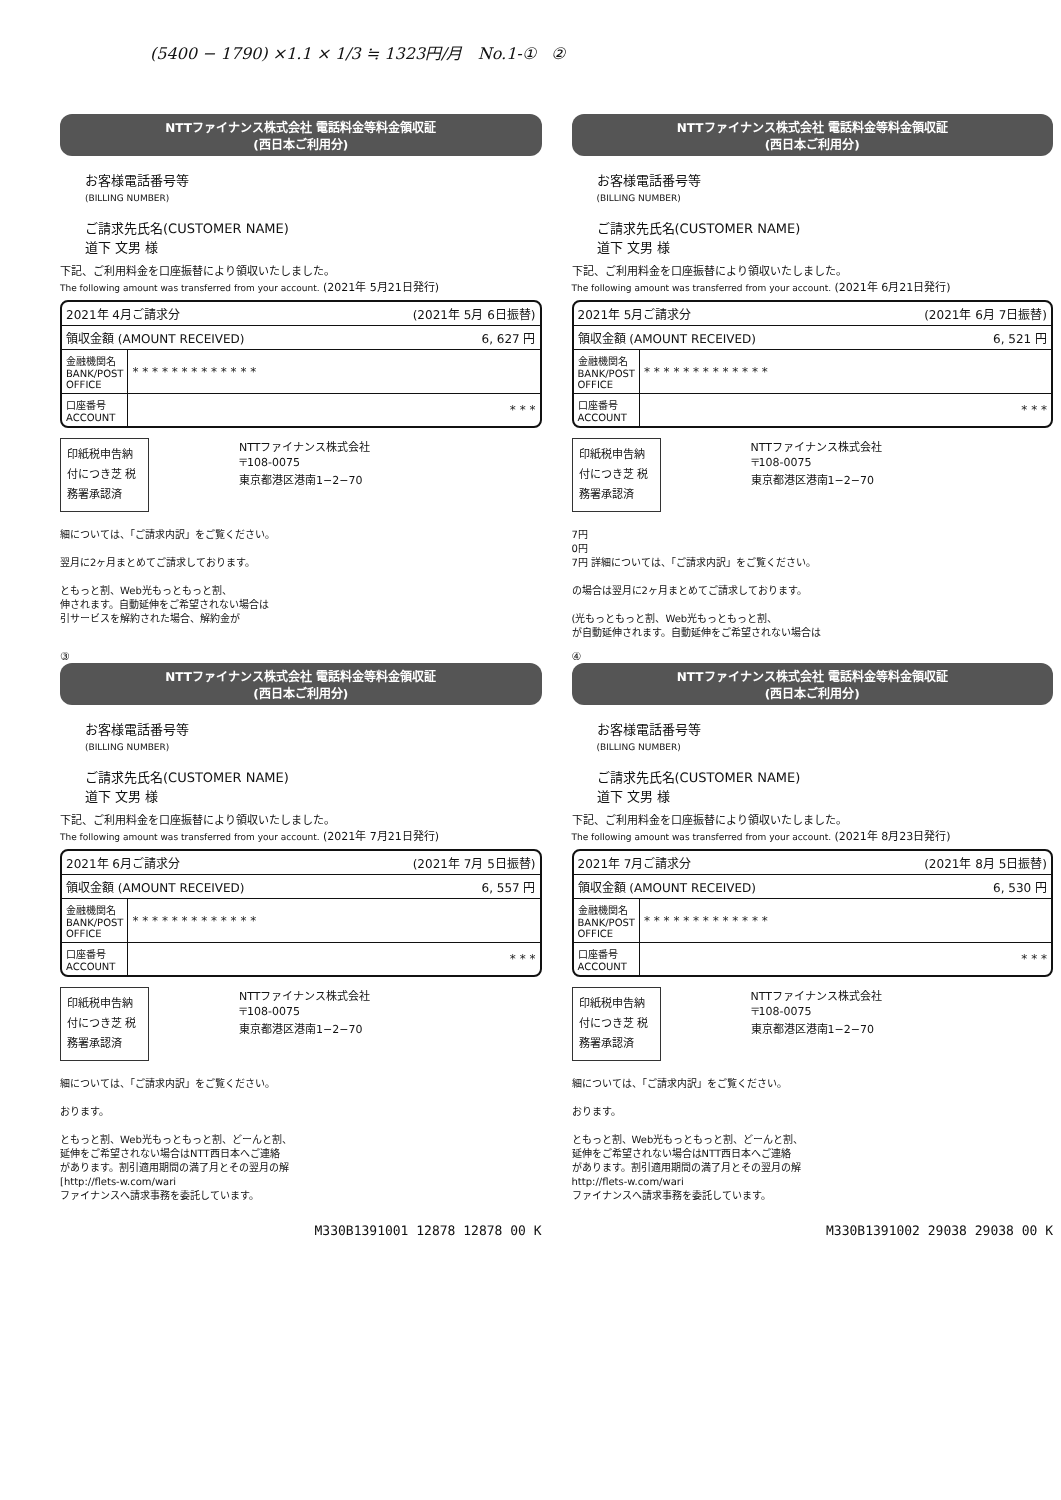(5400 − 1790) ×1.1 × 1/3 ≒ 1323円/月 No.1-① ②
NTTファイナンス株式会社 電話料金等料金領収証
(西日本ご利用分)
お客様電話番号等
(BILLING NUMBER)
ご請求先氏名(CUSTOMER NAME)
道下 文男 様
下記、ご利用料金を口座振替により領収いたしました。
The following amount was transferred from your account. (2021年 5月21日発行)
| 2021年 4月ご請求分 (2021年 5月 6日振替) | |
| 領収金額 (AMOUNT RECEIVED) 6, 627 円 | |
| 金融機関名 BANK/POST OFFICE | * * * * * * * * * * * * * |
| 口座番号 ACCOUNT | * * * |
印紙税申告納 付につき芝 税務署承認済
NTTファイナンス株式会社
〒108-0075
東京都港区港南1−2−70
細については、「ご請求内訳」をご覧ください。
翌月に2ヶ月まとめてご請求しております。
ともっと割、Web光もっともっと割、
伸されます。自動延伸をご希望されない場合は
引サービスを解約された場合、解約金が
NTTファイナンス株式会社 電話料金等料金領収証
(西日本ご利用分)
お客様電話番号等
(BILLING NUMBER)
ご請求先氏名(CUSTOMER NAME)
道下 文男 様
下記、ご利用料金を口座振替により領収いたしました。
The following amount was transferred from your account. (2021年 6月21日発行)
| 2021年 5月ご請求分 (2021年 6月 7日振替) | |
| 領収金額 (AMOUNT RECEIVED) 6, 521 円 | |
| 金融機関名 BANK/POST OFFICE | * * * * * * * * * * * * * |
| 口座番号 ACCOUNT | * * * |
印紙税申告納 付につき芝 税務署承認済
NTTファイナンス株式会社
〒108-0075
東京都港区港南1−2−70
7円
0円
7円 詳細については、「ご請求内訳」をご覧ください。
の場合は翌月に2ヶ月まとめてご請求しております。
(光もっともっと割、Web光もっともっと割、
が自動延伸されます。自動延伸をご希望されない場合は
③
NTTファイナンス株式会社 電話料金等料金領収証
(西日本ご利用分)
お客様電話番号等
(BILLING NUMBER)
ご請求先氏名(CUSTOMER NAME)
道下 文男 様
下記、ご利用料金を口座振替により領収いたしました。
The following amount was transferred from your account. (2021年 7月21日発行)
| 2021年 6月ご請求分 (2021年 7月 5日振替) | |
| 領収金額 (AMOUNT RECEIVED) 6, 557 円 | |
| 金融機関名 BANK/POST OFFICE | * * * * * * * * * * * * * |
| 口座番号 ACCOUNT | * * * |
印紙税申告納 付につき芝 税務署承認済
NTTファイナンス株式会社
〒108-0075
東京都港区港南1−2−70
細については、「ご請求内訳」をご覧ください。
おります。
ともっと割、Web光もっともっと割、どーんと割、
延伸をご希望されない場合はNTT西日本へご連絡
があります。割引適用期間の満了月とその翌月の解
[http://flets-w.com/wari
ファイナンスへ請求事務を委託しています。
M330B1391001 12878 12878 00 K
④
NTTファイナンス株式会社 電話料金等料金領収証
(西日本ご利用分)
お客様電話番号等
(BILLING NUMBER)
ご請求先氏名(CUSTOMER NAME)
道下 文男 様
下記、ご利用料金を口座振替により領収いたしました。
The following amount was transferred from your account. (2021年 8月23日発行)
| 2021年 7月ご請求分 (2021年 8月 5日振替) | |
| 領収金額 (AMOUNT RECEIVED) 6, 530 円 | |
| 金融機関名 BANK/POST OFFICE | * * * * * * * * * * * * * |
| 口座番号 ACCOUNT | * * * |
印紙税申告納 付につき芝 税務署承認済
NTTファイナンス株式会社
〒108-0075
東京都港区港南1−2−70
細については、「ご請求内訳」をご覧ください。
おります。
ともっと割、Web光もっともっと割、どーんと割、
延伸をご希望されない場合はNTT西日本へご連絡
があります。割引適用期間の満了月とその翌月の解
http://flets-w.com/wari
ファイナンスへ請求事務を委託しています。
M330B1391002 29038 29038 00 K